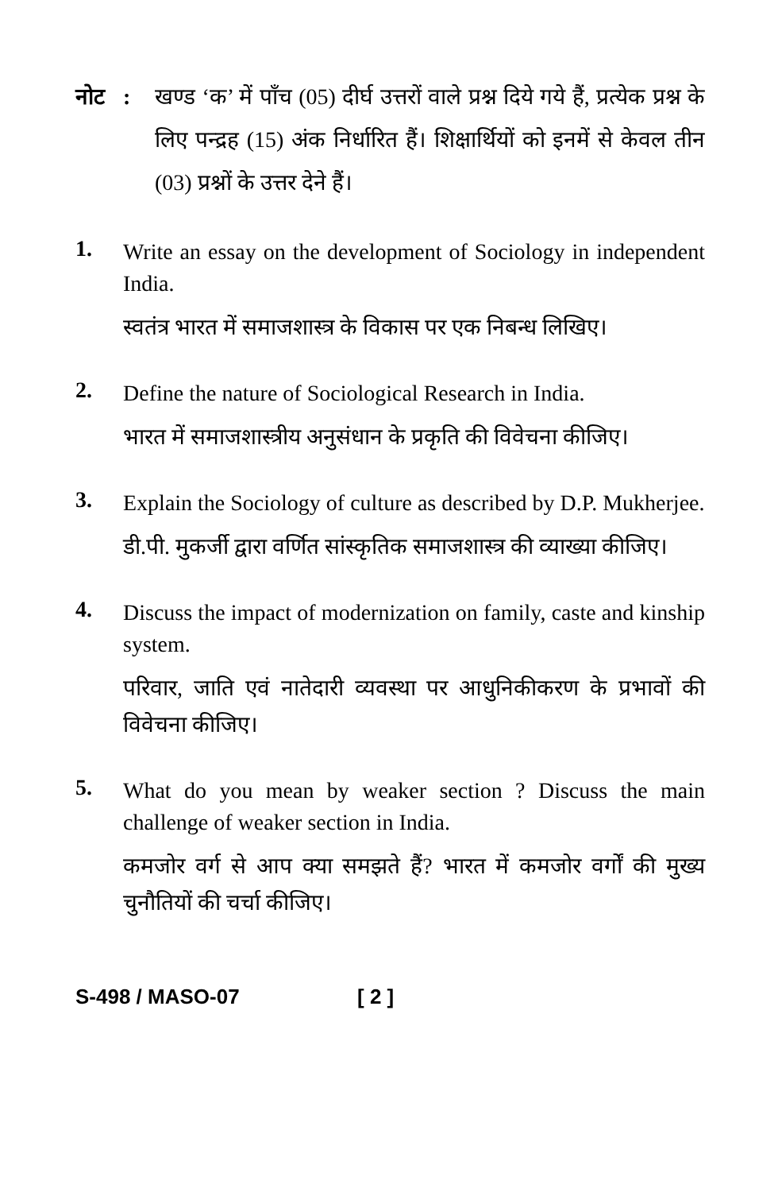नोट : खण्ड ‘क’ में पाँच (05) दीर्घ उत्तरों वाले प्रश्न दिये गये हैं, प्रत्येक प्रश्न के लिए पन्द्रह (15) अंक निर्धारित हैं। शिक्षार्थियों को इनमें से केवल तीन (03) प्रश्नों के उत्तर देने हैं।
1.
Write an essay on the development of Sociology in independent India.
स्वतंत्र भारत में समाजशास्त्र के विकास पर एक निबन्ध लिखिए।
2.
Define the nature of Sociological Research in India.
भारत में समाजशास्त्रीय अनुसंधान के प्रकृति की विवेचना कीजिए।
3.
Explain the Sociology of culture as described by D.P. Mukherjee.
डी.पी. मुकर्जी द्वारा वर्णित सांस्कृतिक समाजशास्त्र की व्याख्या कीजिए।
4.
Discuss the impact of modernization on family, caste and kinship system.
परिवार, जाति एवं नातेदारी व्यवस्था पर आधुनिकीकरण के प्रभावों की विवेचना कीजिए।
5.
What do you mean by weaker section ? Discuss the main challenge of weaker section in India.
कमजोर वर्ग से आप क्या समझते हैं? भारत में कमजोर वर्गों की मुख्य चुनौतियों की चर्चा कीजिए।
S-498 / MASO-07 [ 2 ]